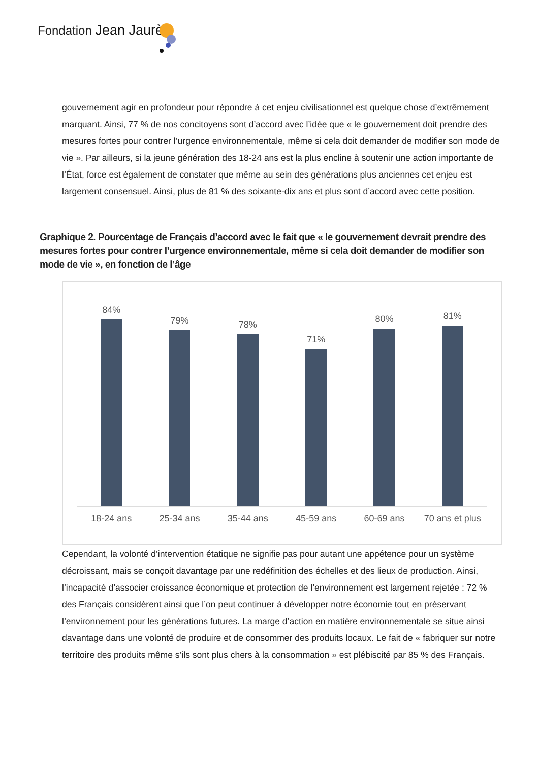Fondation Jean Jaurès
gouvernement agir en profondeur pour répondre à cet enjeu civilisationnel est quelque chose d’extrêmement marquant. Ainsi, 77 % de nos concitoyens sont d’accord avec l’idée que « le gouvernement doit prendre des mesures fortes pour contrer l’urgence environnementale, même si cela doit demander de modifier son mode de vie ». Par ailleurs, si la jeune génération des 18-24 ans est la plus encline à soutenir une action importante de l’État, force est également de constater que même au sein des générations plus anciennes cet enjeu est largement consensuel. Ainsi, plus de 81 % des soixante-dix ans et plus sont d’accord avec cette position.
Graphique 2. Pourcentage de Français d’accord avec le fait que « le gouvernement devrait prendre des mesures fortes pour contrer l’urgence environnementale, même si cela doit demander de modifier son mode de vie », en fonction de l’âge
84% 79% 78% 71% 80% 81%
18-24 ans 25-34 ans 35-44 ans 45-59 ans 60-69 ans 70 ans et plus
Cependant, la volonté d’intervention étatique ne signifie pas pour autant une appétence pour un système décroissant, mais se conçoit davantage par une redéfinition des échelles et des lieux de production. Ainsi, l’incapacité d’associer croissance économique et protection de l’environnement est largement rejetée : 72 % des Français considèrent ainsi que l’on peut continuer à développer notre économie tout en préservant l’environnement pour les générations futures. La marge d’action en matière environnementale se situe ainsi davantage dans une volonté de produire et de consommer des produits locaux. Le fait de « fabriquer sur notre territoire des produits même s’ils sont plus chers à la consommation » est plébiscité par 85 % des Français.